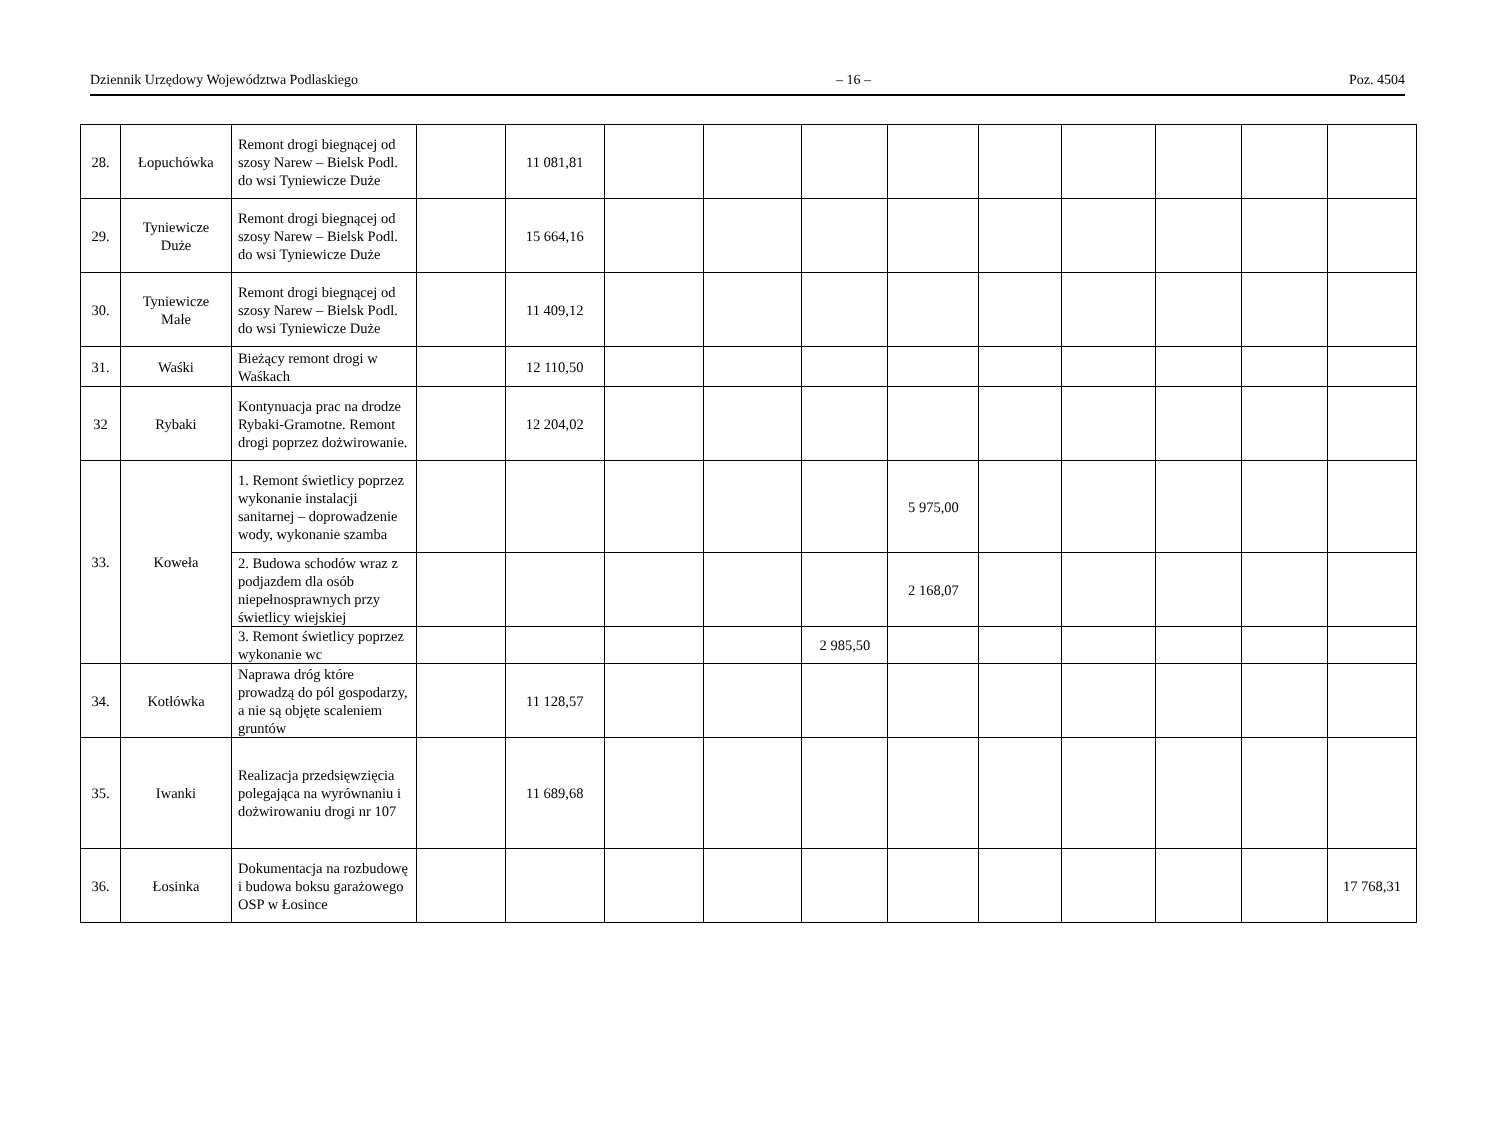Dziennik Urzędowy Województwa Podlaskiego – 16 – Poz. 4504
| 28. | Łopuchówka | Remont drogi biegnącej od szosy Narew – Bielsk Podl. do wsi Tyniewicze Duże | | 11 081,81 | | | | | | | | | |
| 29. | Tyniewicze Duże | Remont drogi biegnącej od szosy Narew – Bielsk Podl. do wsi Tyniewicze Duże | | 15 664,16 | | | | | | | | | |
| 30. | Tyniewicze Małe | Remont drogi biegnącej od szosy Narew – Bielsk Podl. do wsi Tyniewicze Duże | | 11 409,12 | | | | | | | | | |
| 31. | Waśki | Bieżący remont drogi w Waśkach | | 12 110,50 | | | | | | | | | |
| 32 | Rybaki | Kontynuacja prac na drodze Rybaki-Gramotne. Remont drogi poprzez dożwirowanie. | | 12 204,02 | | | | | | | | | |
| 33. | Koweła | 1. Remont świetlicy poprzez wykonanie instalacji sanitarnej – doprowadzenie wody, wykonanie szamba | | | | | | 5 975,00 | | | | | |
| | | 2. Budowa schodów wraz z podjazdem dla osób niepełnosprawnych przy świetlicy wiejskiej | | | | | | 2 168,07 | | | | | |
| | | 3. Remont świetlicy poprzez wykonanie wc | | | | | 2 985,50 | | | | | | |
| 34. | Kotłówka | Naprawa dróg które prowadzą do pól gospodarzy, a nie są objęte scaleniem gruntów | | 11 128,57 | | | | | | | | | |
| 35. | Iwanki | Realizacja przedsięwzięcia polegająca na wyrównaniu i dożwirowaniu drogi nr 107 | | 11 689,68 | | | | | | | | | |
| 36. | Łosinka | Dokumentacja na rozbudowę i budowa boksu garażowego OSP w Łosince | | | | | | | | | | | 17 768,31 |